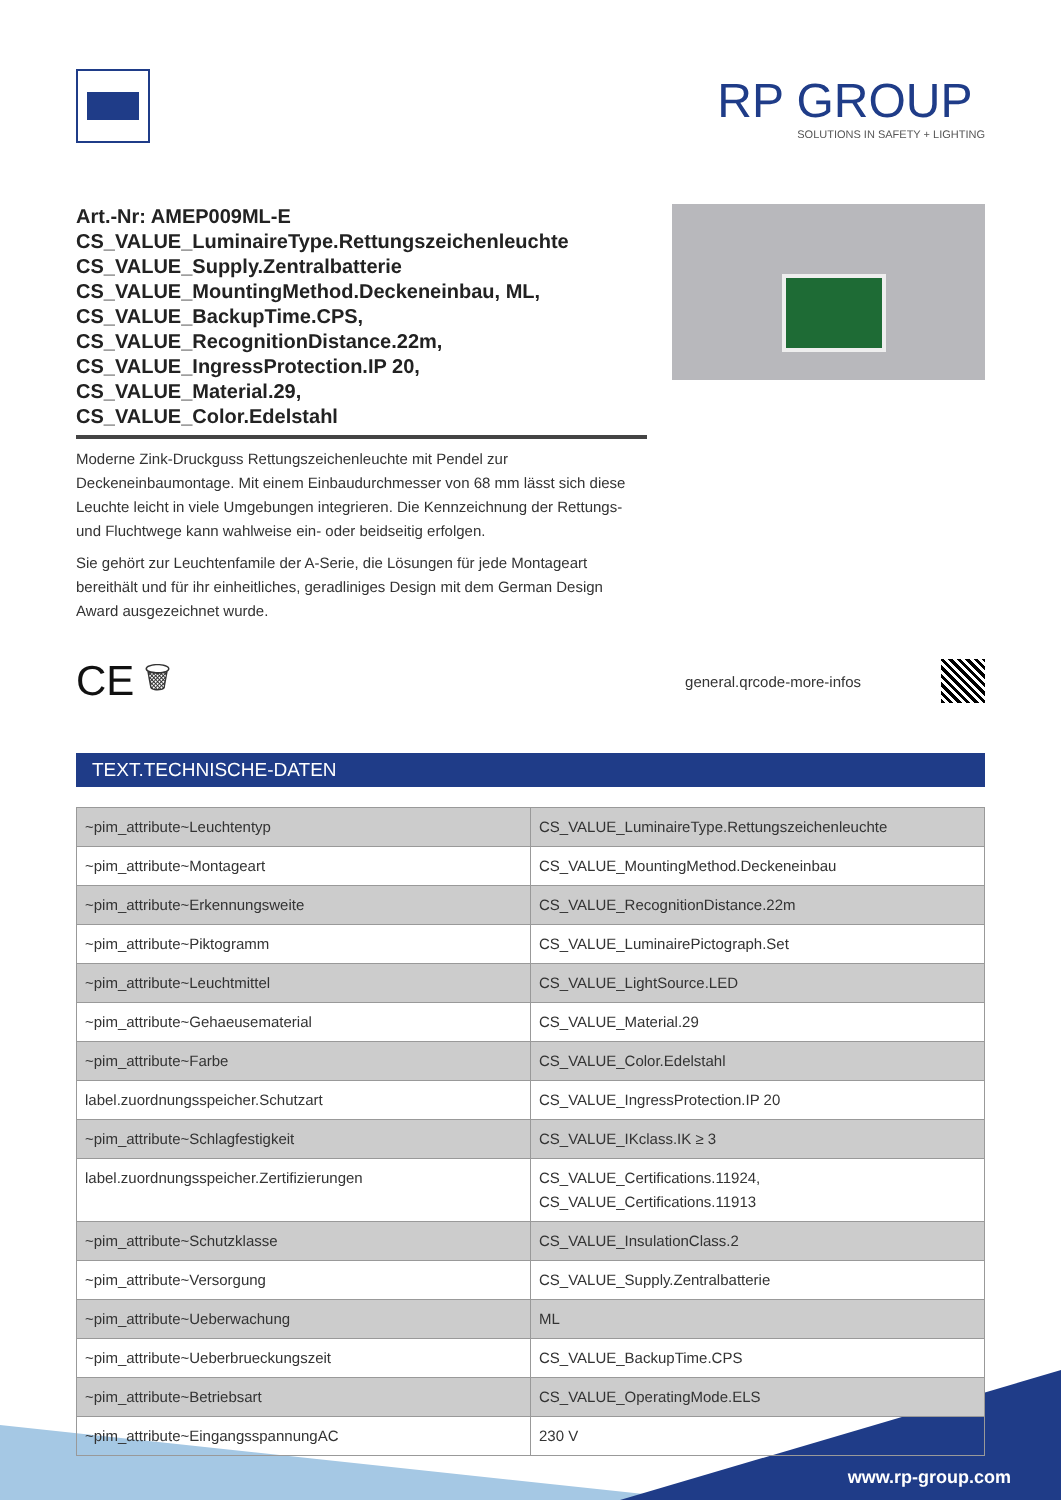RP GROUP
SOLUTIONS IN SAFETY + LIGHTING
Art.-Nr: AMEP009ML-E
CS_VALUE_LuminaireType.Rettungszeichenleuchte
CS_VALUE_Supply.Zentralbatterie
CS_VALUE_MountingMethod.Deckeneinbau, ML,
CS_VALUE_BackupTime.CPS,
CS_VALUE_RecognitionDistance.22m,
CS_VALUE_IngressProtection.IP 20, CS_VALUE_Material.29,
CS_VALUE_Color.Edelstahl
Moderne Zink-Druckguss Rettungszeichenleuchte mit Pendel zur Deckeneinbaumontage. Mit einem Einbaudurchmesser von 68 mm lässt sich diese Leuchte leicht in viele Umgebungen integrieren. Die Kennzeichnung der Rettungs- und Fluchtwege kann wahlweise ein- oder beidseitig erfolgen.
Sie gehört zur Leuchtenfamile der A-Serie, die Lösungen für jede Montageart bereithält und für ihr einheitliches, geradliniges Design mit dem German Design Award ausgezeichnet wurde.
CE 🗑 general.qrcode-more-infos
TEXT.TECHNISCHE-DATEN
| ~pim_attribute~Leuchtentyp | CS_VALUE_LuminaireType.Rettungszeichenleuchte |
| ~pim_attribute~Montageart | CS_VALUE_MountingMethod.Deckeneinbau |
| ~pim_attribute~Erkennungsweite | CS_VALUE_RecognitionDistance.22m |
| ~pim_attribute~Piktogramm | CS_VALUE_LuminairePictograph.Set |
| ~pim_attribute~Leuchtmittel | CS_VALUE_LightSource.LED |
| ~pim_attribute~Gehaeusematerial | CS_VALUE_Material.29 |
| ~pim_attribute~Farbe | CS_VALUE_Color.Edelstahl |
| label.zuordnungsspeicher.Schutzart | CS_VALUE_IngressProtection.IP 20 |
| ~pim_attribute~Schlagfestigkeit | CS_VALUE_IKclass.IK ≥ 3 |
| label.zuordnungsspeicher.Zertifizierungen | CS_VALUE_Certifications.11924, CS_VALUE_Certifications.11913 |
| ~pim_attribute~Schutzklasse | CS_VALUE_InsulationClass.2 |
| ~pim_attribute~Versorgung | CS_VALUE_Supply.Zentralbatterie |
| ~pim_attribute~Ueberwachung | ML |
| ~pim_attribute~Ueberbrueckungszeit | CS_VALUE_BackupTime.CPS |
| ~pim_attribute~Betriebsart | CS_VALUE_OperatingMode.ELS |
| ~pim_attribute~EingangsspannungAC | 230 V |
www.rp-group.com